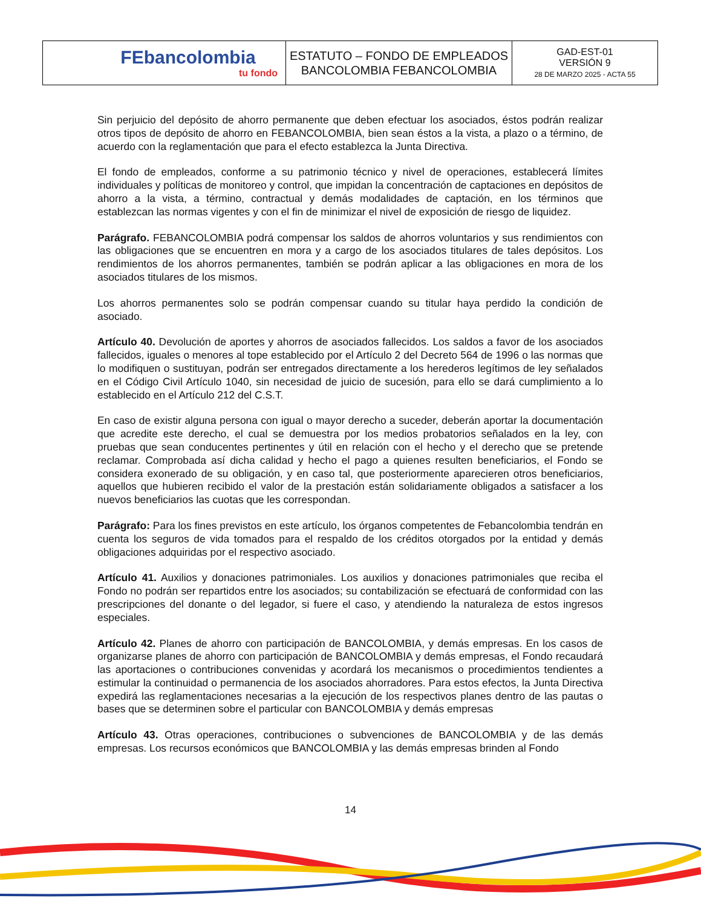| FEbancolombia tu fondo | ESTATUTO – FONDO DE EMPLEADOS BANCOLOMBIA FEBANCOLOMBIA | GAD-EST-01 VERSIÓN 9 28 DE MARZO 2025 - ACTA 55 |
Sin perjuicio del depósito de ahorro permanente que deben efectuar los asociados, éstos podrán realizar otros tipos de depósito de ahorro en FEBANCOLOMBIA, bien sean éstos a la vista, a plazo o a término, de acuerdo con la reglamentación que para el efecto establezca la Junta Directiva.
El fondo de empleados, conforme a su patrimonio técnico y nivel de operaciones, establecerá límites individuales y políticas de monitoreo y control, que impidan la concentración de captaciones en depósitos de ahorro a la vista, a término, contractual y demás modalidades de captación, en los términos que establezcan las normas vigentes y con el fin de minimizar el nivel de exposición de riesgo de liquidez.
Parágrafo. FEBANCOLOMBIA podrá compensar los saldos de ahorros voluntarios y sus rendimientos con las obligaciones que se encuentren en mora y a cargo de los asociados titulares de tales depósitos. Los rendimientos de los ahorros permanentes, también se podrán aplicar a las obligaciones en mora de los asociados titulares de los mismos.
Los ahorros permanentes solo se podrán compensar cuando su titular haya perdido la condición de asociado.
Artículo 40. Devolución de aportes y ahorros de asociados fallecidos. Los saldos a favor de los asociados fallecidos, iguales o menores al tope establecido por el Artículo 2 del Decreto 564 de 1996 o las normas que lo modifiquen o sustituyan, podrán ser entregados directamente a los herederos legítimos de ley señalados en el Código Civil Artículo 1040, sin necesidad de juicio de sucesión, para ello se dará cumplimiento a lo establecido en el Artículo 212 del C.S.T.
En caso de existir alguna persona con igual o mayor derecho a suceder, deberán aportar la documentación que acredite este derecho, el cual se demuestra por los medios probatorios señalados en la ley, con pruebas que sean conducentes pertinentes y útil en relación con el hecho y el derecho que se pretende reclamar. Comprobada así dicha calidad y hecho el pago a quienes resulten beneficiarios, el Fondo se considera exonerado de su obligación, y en caso tal, que posteriormente aparecieren otros beneficiarios, aquellos que hubieren recibido el valor de la prestación están solidariamente obligados a satisfacer a los nuevos beneficiarios las cuotas que les correspondan.
Parágrafo: Para los fines previstos en este artículo, los órganos competentes de Febancolombia tendrán en cuenta los seguros de vida tomados para el respaldo de los créditos otorgados por la entidad y demás obligaciones adquiridas por el respectivo asociado.
Artículo 41. Auxilios y donaciones patrimoniales. Los auxilios y donaciones patrimoniales que reciba el Fondo no podrán ser repartidos entre los asociados; su contabilización se efectuará de conformidad con las prescripciones del donante o del legador, si fuere el caso, y atendiendo la naturaleza de estos ingresos especiales.
Artículo 42. Planes de ahorro con participación de BANCOLOMBIA, y demás empresas. En los casos de organizarse planes de ahorro con participación de BANCOLOMBIA y demás empresas, el Fondo recaudará las aportaciones o contribuciones convenidas y acordará los mecanismos o procedimientos tendientes a estimular la continuidad o permanencia de los asociados ahorradores. Para estos efectos, la Junta Directiva expedirá las reglamentaciones necesarias a la ejecución de los respectivos planes dentro de las pautas o bases que se determinen sobre el particular con BANCOLOMBIA y demás empresas
Artículo 43. Otras operaciones, contribuciones o subvenciones de BANCOLOMBIA y de las demás empresas. Los recursos económicos que BANCOLOMBIA y las demás empresas brinden al Fondo
14